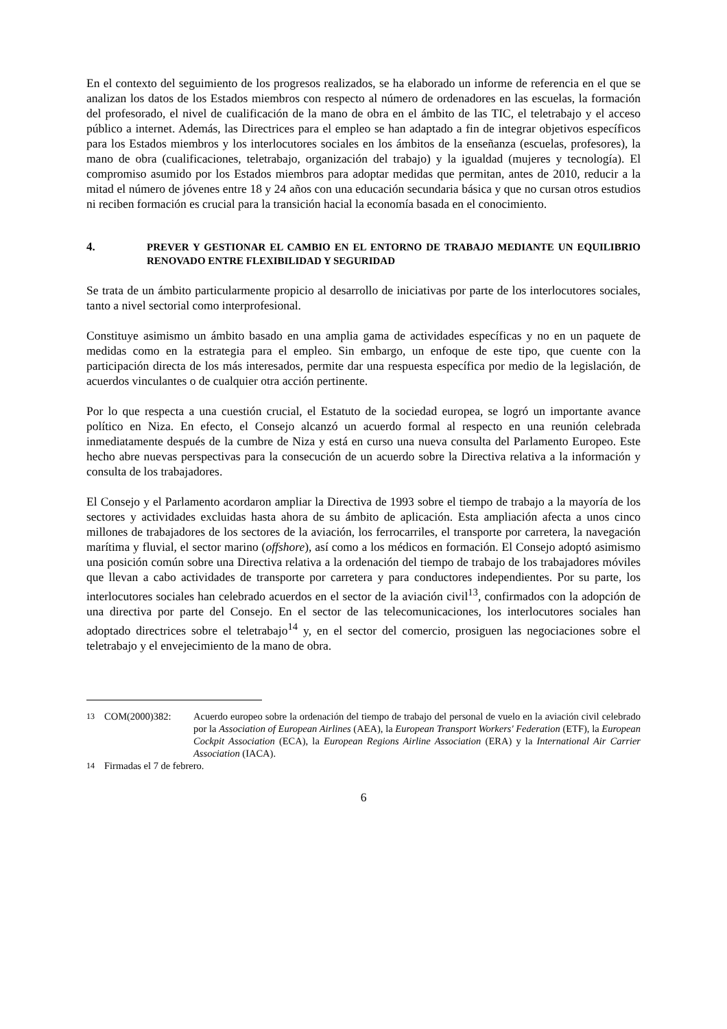En el contexto del seguimiento de los progresos realizados, se ha elaborado un informe de referencia en el que se analizan los datos de los Estados miembros con respecto al número de ordenadores en las escuelas, la formación del profesorado, el nivel de cualificación de la mano de obra en el ámbito de las TIC, el teletrabajo y el acceso público a internet. Además, las Directrices para el empleo se han adaptado a fin de integrar objetivos específicos para los Estados miembros y los interlocutores sociales en los ámbitos de la enseñanza (escuelas, profesores), la mano de obra (cualificaciones, teletrabajo, organización del trabajo) y la igualdad (mujeres y tecnología). El compromiso asumido por los Estados miembros para adoptar medidas que permitan, antes de 2010, reducir a la mitad el número de jóvenes entre 18 y 24 años con una educación secundaria básica y que no cursan otros estudios ni reciben formación es crucial para la transición hacial la economía basada en el conocimiento.
4. PREVER Y GESTIONAR EL CAMBIO EN EL ENTORNO DE TRABAJO MEDIANTE UN EQUILIBRIO RENOVADO ENTRE FLEXIBILIDAD Y SEGURIDAD
Se trata de un ámbito particularmente propicio al desarrollo de iniciativas por parte de los interlocutores sociales, tanto a nivel sectorial como interprofesional.
Constituye asimismo un ámbito basado en una amplia gama de actividades específicas y no en un paquete de medidas como en la estrategia para el empleo. Sin embargo, un enfoque de este tipo, que cuente con la participación directa de los más interesados, permite dar una respuesta específica por medio de la legislación, de acuerdos vinculantes o de cualquier otra acción pertinente.
Por lo que respecta a una cuestión crucial, el Estatuto de la sociedad europea, se logró un importante avance político en Niza. En efecto, el Consejo alcanzó un acuerdo formal al respecto en una reunión celebrada inmediatamente después de la cumbre de Niza y está en curso una nueva consulta del Parlamento Europeo. Este hecho abre nuevas perspectivas para la consecución de un acuerdo sobre la Directiva relativa a la información y consulta de los trabajadores.
El Consejo y el Parlamento acordaron ampliar la Directiva de 1993 sobre el tiempo de trabajo a la mayoría de los sectores y actividades excluidas hasta ahora de su ámbito de aplicación. Esta ampliación afecta a unos cinco millones de trabajadores de los sectores de la aviación, los ferrocarriles, el transporte por carretera, la navegación marítima y fluvial, el sector marino (offshore), así como a los médicos en formación. El Consejo adoptó asimismo una posición común sobre una Directiva relativa a la ordenación del tiempo de trabajo de los trabajadores móviles que llevan a cabo actividades de transporte por carretera y para conductores independientes. Por su parte, los interlocutores sociales han celebrado acuerdos en el sector de la aviación civil<sup>13</sup>, confirmados con la adopción de una directiva por parte del Consejo. En el sector de las telecomunicaciones, los interlocutores sociales han adoptado directrices sobre el teletrabajo<sup>14</sup> y, en el sector del comercio, prosiguen las negociaciones sobre el teletrabajo y el envejecimiento de la mano de obra.
<sup>13</sup> COM(2000)382: Acuerdo europeo sobre la ordenación del tiempo de trabajo del personal de vuelo en la aviación civil celebrado por la Association of European Airlines (AEA), la European Transport Workers' Federation (ETF), la European Cockpit Association (ECA), la European Regions Airline Association (ERA) y la International Air Carrier Association (IACA).
<sup>14</sup> Firmadas el 7 de febrero.
6